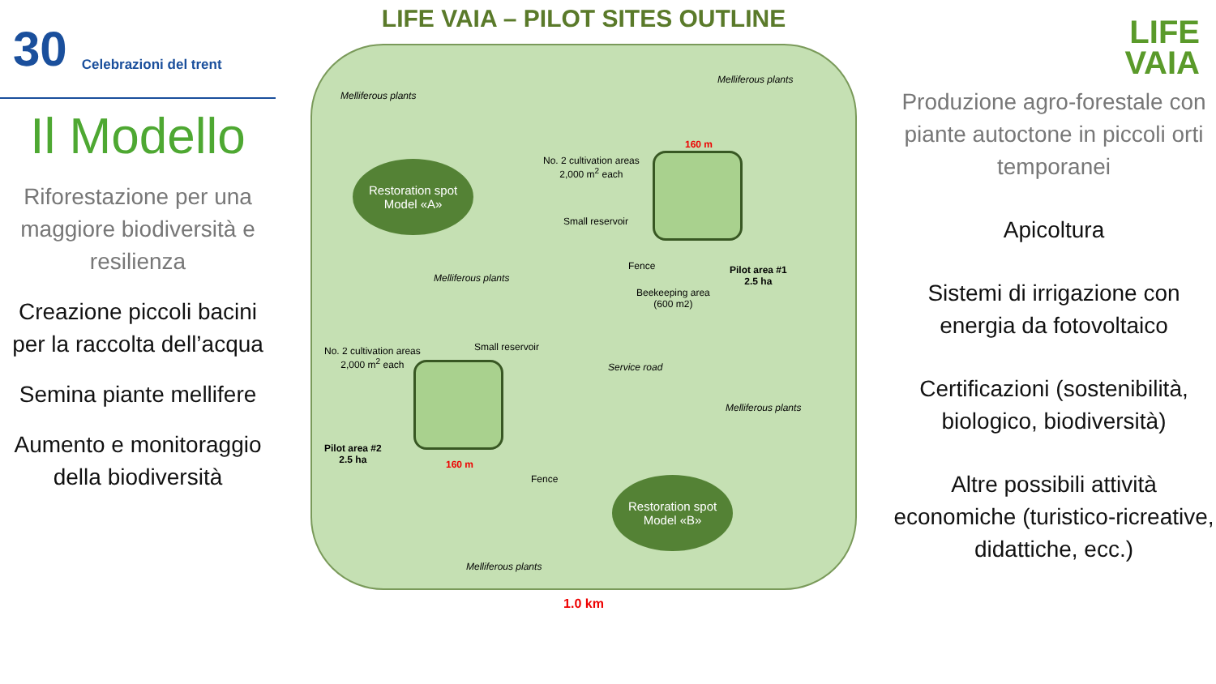30 Celebrazioni del trent
Il Modello
Riforestazione per una maggiore biodiversità e resilienza
Creazione piccoli bacini per la raccolta dell’acqua
Semina piante mellifere
Aumento e monitoraggio della biodiversità
LIFE VAIA – PILOT SITES OUTLINE
Melliferous plants
Melliferous plants
Restoration spot
Model «A»
No. 2 cultivation areas
2,000 m<sup>2</sup> each
160 m
Small reservoir
Fence
Beekeeping area
(600 m2)
Pilot area #1
2.5 ha Melliferous plants
Small reservoir No. 2 cultivation areas
2,000 m<sup>2</sup> each
Pilot area #2
2.5 ha 160 m
Fence
Service road
Melliferous plants
Restoration spot
Model «B»
Melliferous plants
1.0 km
LIFE
VAIA
Produzione agro-forestale con piante autoctone in piccoli orti temporanei
Apicoltura
Sistemi di irrigazione con energia da fotovoltaico
Certificazioni (sostenibilità, biologico, biodiversità)
Altre possibili attività economiche (turistico-ricreative, didattiche, ecc.)